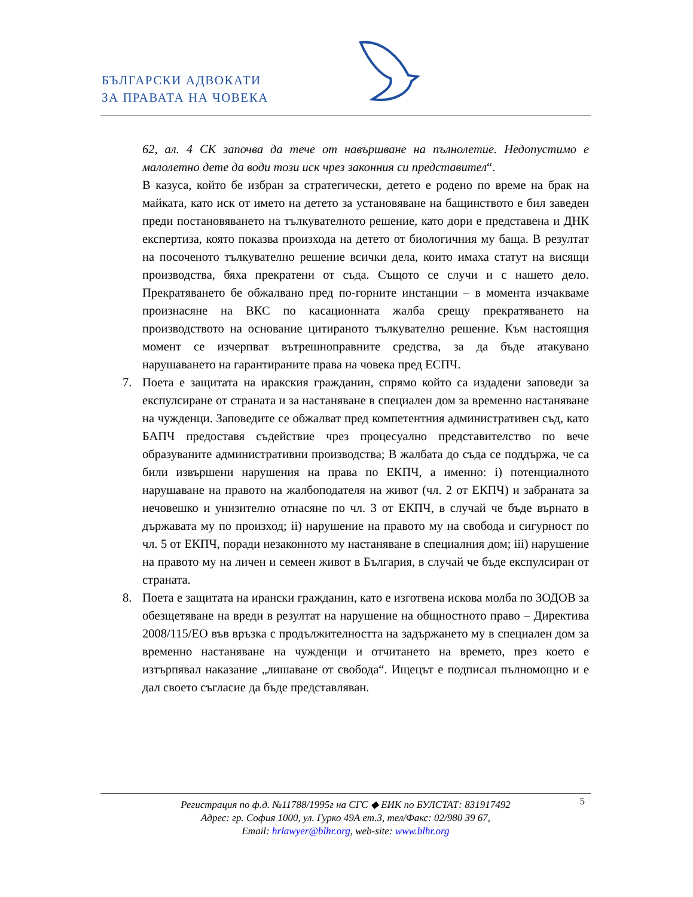БЪЛГАРСКИ АДВОКАТИ
ЗА ПРАВАТА НА ЧОВЕКА
62, ал. 4 СК започва да тече от навършване на пълнолетие. Недопустимо е малолетно дете да води този иск чрез законния си представител“.
В казуса, който бе избран за стратегически, детето е родено по време на брак на майката, като иск от името на детето за установяване на бащинството е бил заведен преди постановяването на тълкувателното решение, като дори е представена и ДНК експертиза, която показва произхода на детето от биологичния му баща. В резултат на посоченото тълкувателно решение всички дела, които имаха статут на висящи производства, бяха прекратени от съда. Същото се случи и с нашето дело. Прекратяването бе обжалвано пред по-горните инстанции – в момента изчакваме произнасяне на ВКС по касационната жалба срещу прекратяването на производството на основание цитираното тълкувателно решение. Към настоящия момент се изчерпват вътрешноправните средства, за да бъде атакувано нарушаването на гарантираните права на човека пред ЕСПЧ.
7. Поета е защитата на иракския гражданин, спрямо който са издадени заповеди за експулсиране от страната и за настаняване в специален дом за временно настаняване на чужденци. Заповедите се обжалват пред компетентния административен съд, като БАПЧ предоставя съдействие чрез процесуално представителство по вече образуваните административни производства; В жалбата до съда се поддържа, че са били извършени нарушения на права по ЕКПЧ, а именно: i) потенциалното нарушаване на правото на жалбоподателя на живот (чл. 2 от ЕКПЧ) и забраната за нечовешко и унизително отнасяне по чл. 3 от ЕКПЧ, в случай че бъде върнато в държавата му по произход; ii) нарушение на правото му на свобода и сигурност по чл. 5 от ЕКПЧ, поради незаконното му настаняване в специалния дом; iii) нарушение на правото му на личен и семеен живот в България, в случай че бъде експулсиран от страната.
8. Поета е защитата на ирански гражданин, като е изготвена искова молба по ЗОДОВ за обезщетяване на вреди в резултат на нарушение на общностното право – Директива 2008/115/ЕО във връзка с продължителността на задържането му в специален дом за временно настаняване на чужденци и отчитането на времето, през което е изтърпявал наказание „лишаване от свобода“. Ищецът е подписал пълномощно и е дал своето съгласие да бъде представляван.
5 Регистрация по ф.д. №11788/1995г на СГС ◆ ЕИК по БУЛСТАТ: 831917492
Адрес: гр. София 1000, ул. Гурко 49А ет.3, тел/Факс: 02/980 39 67,
Email: hrlawyer@blhr.org, web-site: www.blhr.org